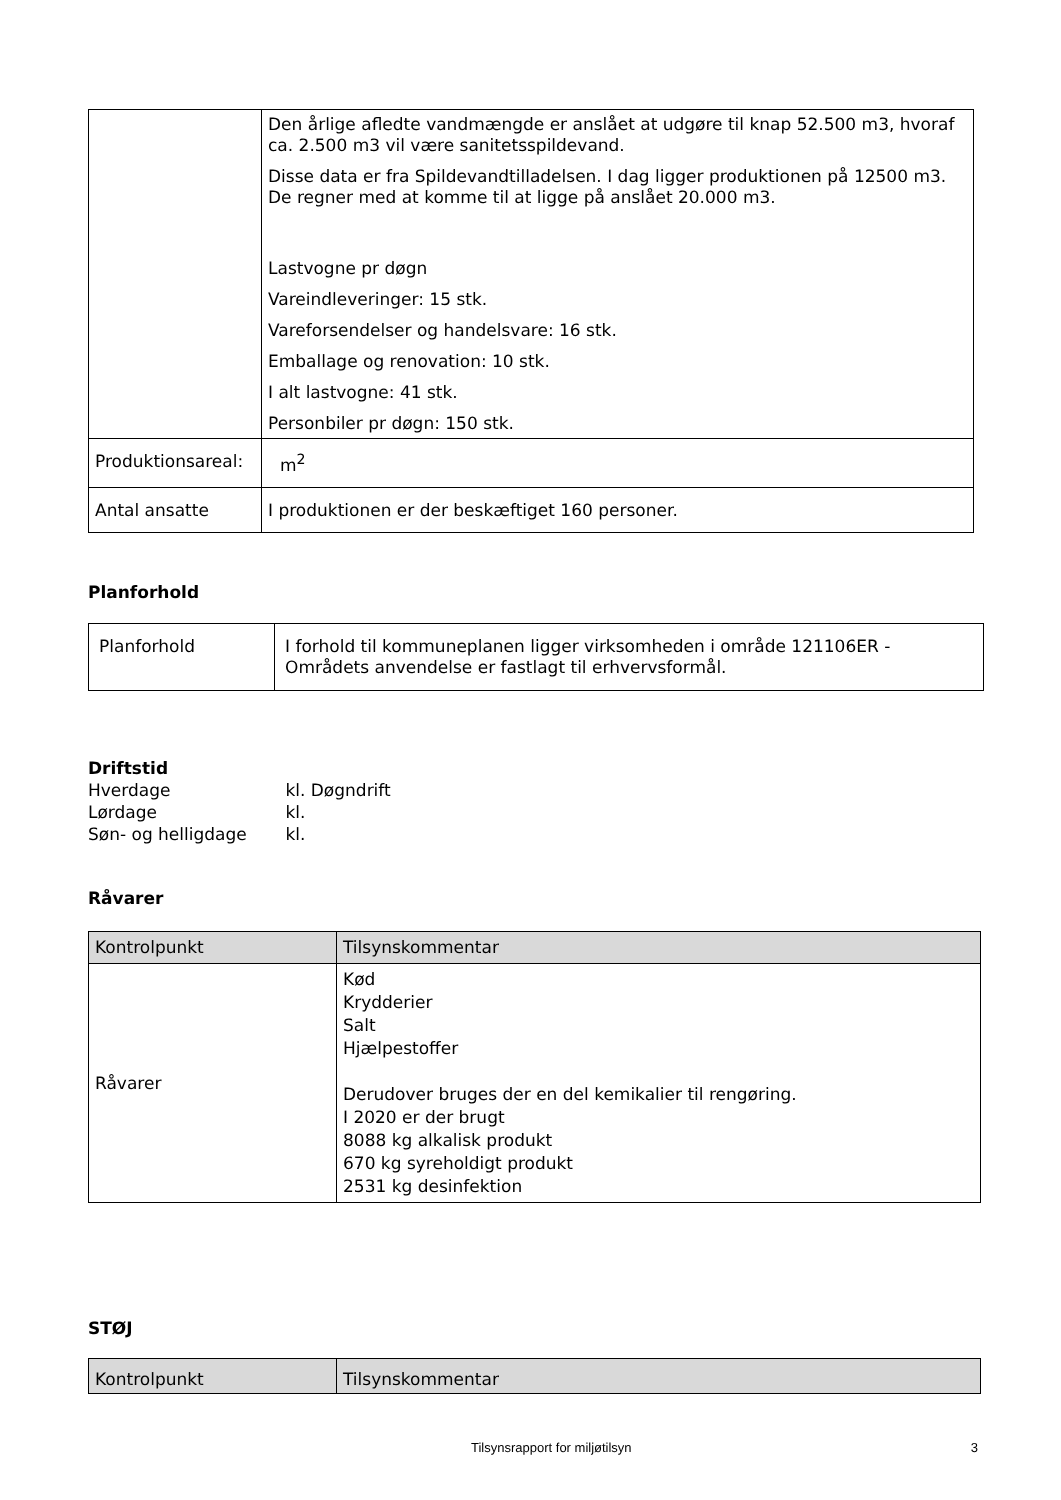| | Den årlige afledte vandmængde er anslået at udgøre til knap 52.500 m3, hvoraf ca. 2.500 m3 vil være sanitetsspildevand. Disse data er fra Spildevandtilladelsen. I dag ligger produktionen på 12500 m3. De regner med at komme til at ligge på anslået 20.000 m3. Lastvogne pr døgn Vareindleveringer: 15 stk. Vareforsendelser og handelsvare: 16 stk. Emballage og renovation: 10 stk. I alt lastvogne: 41 stk. Personbiler pr døgn: 150 stk. |
| Produktionsareal: | m<sup>2</sup> |
| Antal ansatte | I produktionen er der beskæftiget 160 personer. |
Planforhold
| Planforhold | I forhold til kommuneplanen ligger virksomheden i område 121106ER - Områdets anvendelse er fastlagt til erhvervsformål. |
Driftstid
Hverdage kl. Døgndrift
Lørdage kl.
Søn- og helligdage kl.
Råvarer
| Kontrolpunkt | Tilsynskommentar |
| --- | --- |
| Råvarer | Kød Krydderier Salt Hjælpestoffer Derudover bruges der en del kemikalier til rengøring. I 2020 er der brugt 8088 kg alkalisk produkt 670 kg syreholdigt produkt 2531 kg desinfektion |
STØJ
| Kontrolpunkt | Tilsynskommentar |
| --- | --- |
Tilsynsrapport for miljøtilsyn 3